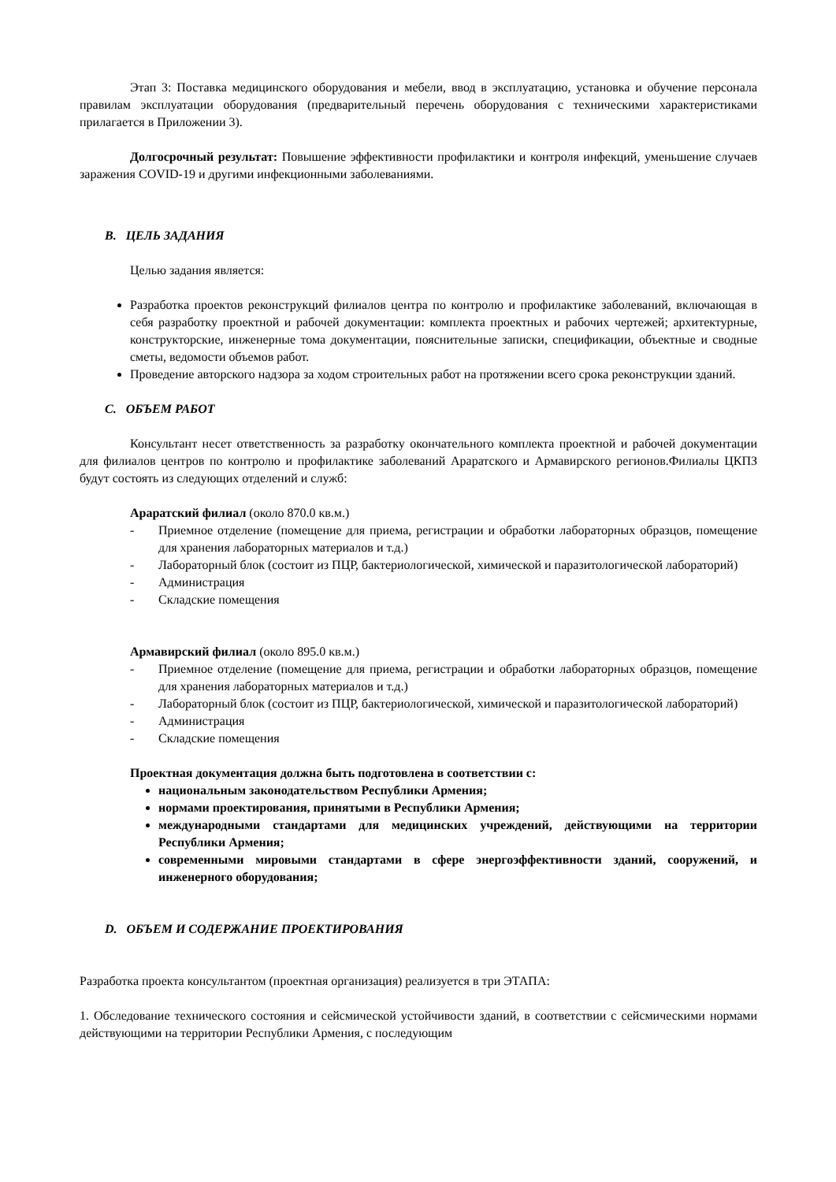Этап 3: Поставка медицинского оборудования и мебели, ввод в эксплуатацию, установка и обучение персонала правилам эксплуатации оборудования (предварительный перечень оборудования с техническими характеристиками прилагается в Приложении 3).
Долгосрочный результат: Повышение эффективности профилактики и контроля инфекций, уменьшение случаев заражения COVID-19 и другими инфекционными заболеваниями.
B. ЦЕЛЬ ЗАДАНИЯ
Целью задания является:
Разработка проектов реконструкций филиалов центра по контролю и профилактике заболеваний, включающая в себя разработку проектной и рабочей документации: комплекта проектных и рабочих чертежей; архитектурные, конструкторские, инженерные тома документации, пояснительные записки, спецификации, объектные и сводные сметы, ведомости объемов работ.
Проведение авторского надзора за ходом строительных работ на протяжении всего срока реконструкции зданий.
C. ОБЪЕМ РАБОТ
Консультант несет ответственность за разработку окончательного комплекта проектной и рабочей документации для филиалов центров по контролю и профилактике заболеваний Араратского и Армавирского регионов.Филиалы ЦКПЗ будут состоять из следующих отделений и служб:
Араратский филиал (около 870.0 кв.м.)
- Приемное отделение (помещение для приема, регистрации и обработки лабораторных образцов, помещение для хранения лабораторных материалов и т.д.)
- Лабораторный блок (состоит из ПЦР, бактериологической, химической и паразитологической лабораторий)
- Администрация
- Складские помещения
Армавирский филиал (около 895.0 кв.м.)
- Приемное отделение (помещение для приема, регистрации и обработки лабораторных образцов, помещение для хранения лабораторных материалов и т.д.)
- Лабораторный блок (состоит из ПЦР, бактериологической, химической и паразитологической лабораторий)
- Администрация
- Складские помещения
Проектная документация должна быть подготовлена в соответствии с:
национальным законодательством Республики Армения;
нормами проектирования, принятыми в Республики Армения;
международными стандартами для медицинских учреждений, действующими на территории Республики Армения;
современными мировыми стандартами в сфере энергоэффективности зданий, сооружений, и инженерного оборудования;
D. ОБЪЕМ И СОДЕРЖАНИЕ ПРОЕКТИРОВАНИЯ
Разработка проекта консультантом (проектная организация) реализуется в три ЭТАПА:
1. Обследование технического состояния и сейсмической устойчивости зданий, в соответствии с сейсмическими нормами действующими на территории Республики Армения, с последующим